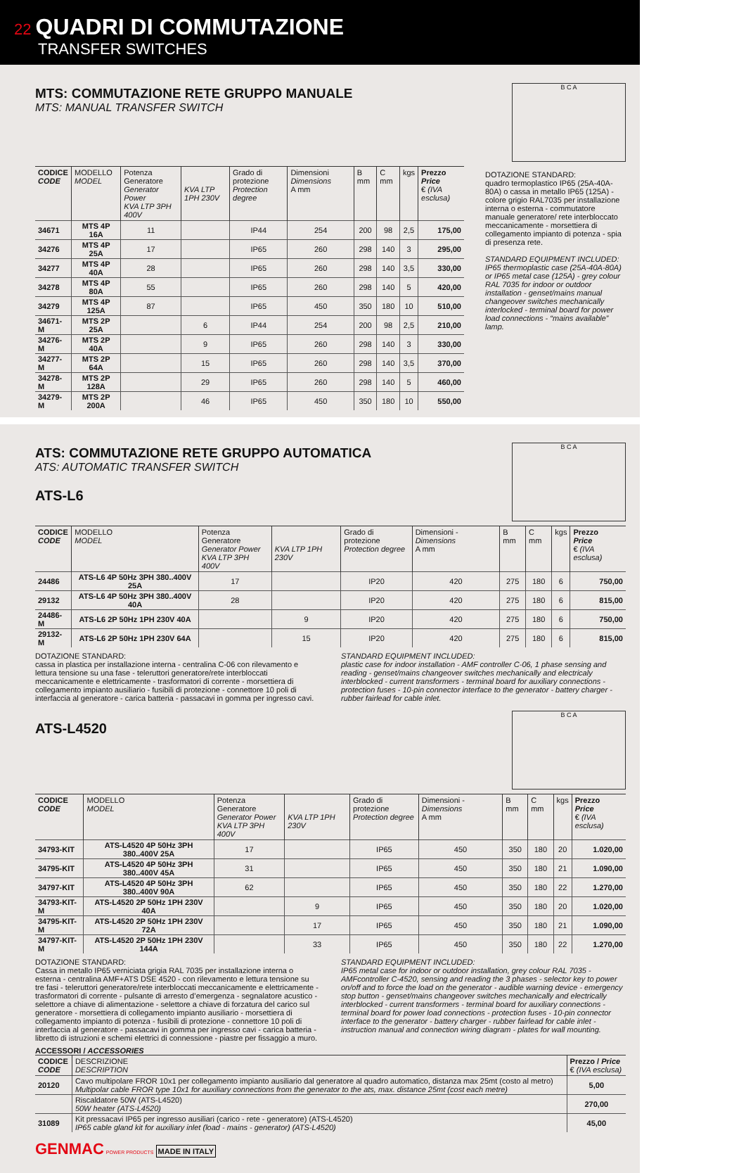22 QUADRI DI COMMUTAZIONE
TRANSFER SWITCHES
MTS: COMMUTAZIONE RETE GRUPPO MANUALE
MTS: MANUAL TRANSFER SWITCH
B C A
| CODICE CODE | MODELLO MODEL | Potenza Generatore Generator Power KVA LTP 3PH 400V | KVA LTP 1PH 230V | Grado di protezione Protection degree | Dimensioni Dimensions A mm | B mm | C mm | kgs | Prezzo Price € (IVA esclusa) |
| --- | --- | --- | --- | --- | --- | --- | --- | --- | --- |
| 34671 | MTS 4P 16A | 11 | | IP44 | 254 | 200 | 98 | 2,5 | 175,00 |
| 34276 | MTS 4P 25A | 17 | | IP65 | 260 | 298 | 140 | 3 | 295,00 |
| 34277 | MTS 4P 40A | 28 | | IP65 | 260 | 298 | 140 | 3,5 | 330,00 |
| 34278 | MTS 4P 80A | 55 | | IP65 | 260 | 298 | 140 | 5 | 420,00 |
| 34279 | MTS 4P 125A | 87 | | IP65 | 450 | 350 | 180 | 10 | 510,00 |
| 34671-M | MTS 2P 25A | | 6 | IP44 | 254 | 200 | 98 | 2,5 | 210,00 |
| 34276-M | MTS 2P 40A | | 9 | IP65 | 260 | 298 | 140 | 3 | 330,00 |
| 34277-M | MTS 2P 64A | | 15 | IP65 | 260 | 298 | 140 | 3,5 | 370,00 |
| 34278-M | MTS 2P 128A | | 29 | IP65 | 260 | 298 | 140 | 5 | 460,00 |
| 34279-M | MTS 2P 200A | | 46 | IP65 | 450 | 350 | 180 | 10 | 550,00 |
DOTAZIONE STANDARD:
quadro termoplastico IP65 (25A-40A-80A) o cassa in metallo IP65 (125A) - colore grigio RAL7035 per installazione interna o esterna - commutatore manuale generatore/ rete interbloccato meccanicamente - morsettiera di collegamento impianto di potenza - spia di presenza rete.
STANDARD EQUIPMENT INCLUDED:
IP65 thermoplastic case (25A-40A-80A) or IP65 metal case (125A) - grey colour RAL 7035 for indoor or outdoor installation - genset/mains manual changeover switches mechanically interlocked - terminal board for power load connections - “mains available” lamp.
ATS: COMMUTAZIONE RETE GRUPPO AUTOMATICA
ATS: AUTOMATIC TRANSFER SWITCH
ATS-L6
B C A
| CODICE CODE | MODELLO MODEL | Potenza Generatore Generator Power KVA LTP 3PH 400V | KVA LTP 1PH 230V | Grado di protezione Protection degree | Dimensioni - Dimensions A mm | B mm | C mm | kgs | Prezzo Price € (IVA esclusa) |
| --- | --- | --- | --- | --- | --- | --- | --- | --- | --- |
| 24486 | ATS-L6 4P 50Hz 3PH 380..400V 25A | 17 | | IP20 | 420 | 275 | 180 | 6 | 750,00 |
| 29132 | ATS-L6 4P 50Hz 3PH 380..400V 40A | 28 | | IP20 | 420 | 275 | 180 | 6 | 815,00 |
| 24486-M | ATS-L6 2P 50Hz 1PH 230V 40A | | 9 | IP20 | 420 | 275 | 180 | 6 | 750,00 |
| 29132-M | ATS-L6 2P 50Hz 1PH 230V 64A | | 15 | IP20 | 420 | 275 | 180 | 6 | 815,00 |
DOTAZIONE STANDARD:
cassa in plastica per installazione interna - centralina C-06 con rilevamento e lettura tensione su una fase - teleruttori generatore/rete interbloccati meccanicamente e elettricamente - trasformatori di corrente - morsettiera di collegamento impianto ausiliario - fusibili di protezione - connettore 10 poli di interfaccia al generatore - carica batteria - passacavi in gomma per ingresso cavi.
STANDARD EQUIPMENT INCLUDED:
plastic case for indoor installation - AMF controller C-06, 1 phase sensing and reading - genset/mains changeover switches mechanically and electricaly interblocked - current transformers - terminal board for auxiliary connections - protection fuses - 10-pin connector interface to the generator - battery charger - rubber fairlead for cable inlet.
ATS-L4520
B C A
| CODICE CODE | MODELLO MODEL | Potenza Generatore Generator Power KVA LTP 3PH 400V | KVA LTP 1PH 230V | Grado di protezione Protection degree | Dimensioni - Dimensions A mm | B mm | C mm | kgs | Prezzo Price € (IVA esclusa) |
| --- | --- | --- | --- | --- | --- | --- | --- | --- | --- |
| 34793-KIT | ATS-L4520 4P 50Hz 3PH 380..400V 25A | 17 | | IP65 | 450 | 350 | 180 | 20 | 1.020,00 |
| 34795-KIT | ATS-L4520 4P 50Hz 3PH 380..400V 45A | 31 | | IP65 | 450 | 350 | 180 | 21 | 1.090,00 |
| 34797-KIT | ATS-L4520 4P 50Hz 3PH 380..400V 90A | 62 | | IP65 | 450 | 350 | 180 | 22 | 1.270,00 |
| 34793-KIT-M | ATS-L4520 2P 50Hz 1PH 230V 40A | | 9 | IP65 | 450 | 350 | 180 | 20 | 1.020,00 |
| 34795-KIT-M | ATS-L4520 2P 50Hz 1PH 230V 72A | | 17 | IP65 | 450 | 350 | 180 | 21 | 1.090,00 |
| 34797-KIT-M | ATS-L4520 2P 50Hz 1PH 230V 144A | | 33 | IP65 | 450 | 350 | 180 | 22 | 1.270,00 |
DOTAZIONE STANDARD:
Cassa in metallo IP65 verniciata grigia RAL 7035 per installazione interna o esterna - centralina AMF+ATS DSE 4520 - con rilevamento e lettura tensione su tre fasi - teleruttori generatore/rete interbloccati meccanicamente e elettricamente - trasformatori di corrente - pulsante di arresto d’emergenza - segnalatore acustico - selettore a chiave di alimentazione - selettore a chiave di forzatura del carico sul generatore - morsettiera di collegamento impianto ausiliario - morsettiera di collegamento impianto di potenza - fusibili di protezione - connettore 10 poli di interfaccia al generatore - passacavi in gomma per ingresso cavi - carica batteria - libretto di istruzioni e schemi elettrici di connessione - piastre per fissaggio a muro.
STANDARD EQUIPMENT INCLUDED:
IP65 metal case for indoor or outdoor installation, grey colour RAL 7035 - AMFcontroller C-4520, sensing and reading the 3 phases - selector key to power on/off and to force the load on the generator - audible warning device - emergency stop button - genset/mains changeover switches mechanically and electrically interblocked - current transformers - terminal board for auxiliary connections - terminal board for power load connections - protection fuses - 10-pin connector interface to the generator - battery charger - rubber fairlead for cable inlet - instruction manual and connection wiring diagram - plates for wall mounting.
ACCESSORI / ACCESSORIES
| CODICE CODE | DESCRIZIONE DESCRIPTION | Prezzo / Price € (IVA esclusa) |
| --- | --- | --- |
| 20120 | Cavo multipolare FROR 10x1 per collegamento impianto ausiliario dal generatore al quadro automatico, distanza max 25mt (costo al metro) Multipolar cable FROR type 10x1 for auxiliary connections from the generator to the ats, max. distance 25mt (cost each metre) | 5,00 |
| | Riscaldatore 50W (ATS-L4520) 50W heater (ATS-L4520) | 270,00 |
| 31089 | Kit pressacavi IP65 per ingresso ausiliari (carico - rete - generatore) (ATS-L4520) IP65 cable gland kit for auxiliary inlet (load - mains - generator) (ATS-L4520) | 45,00 |
GENMAC POWER PRODUCTS MADE IN ITALY